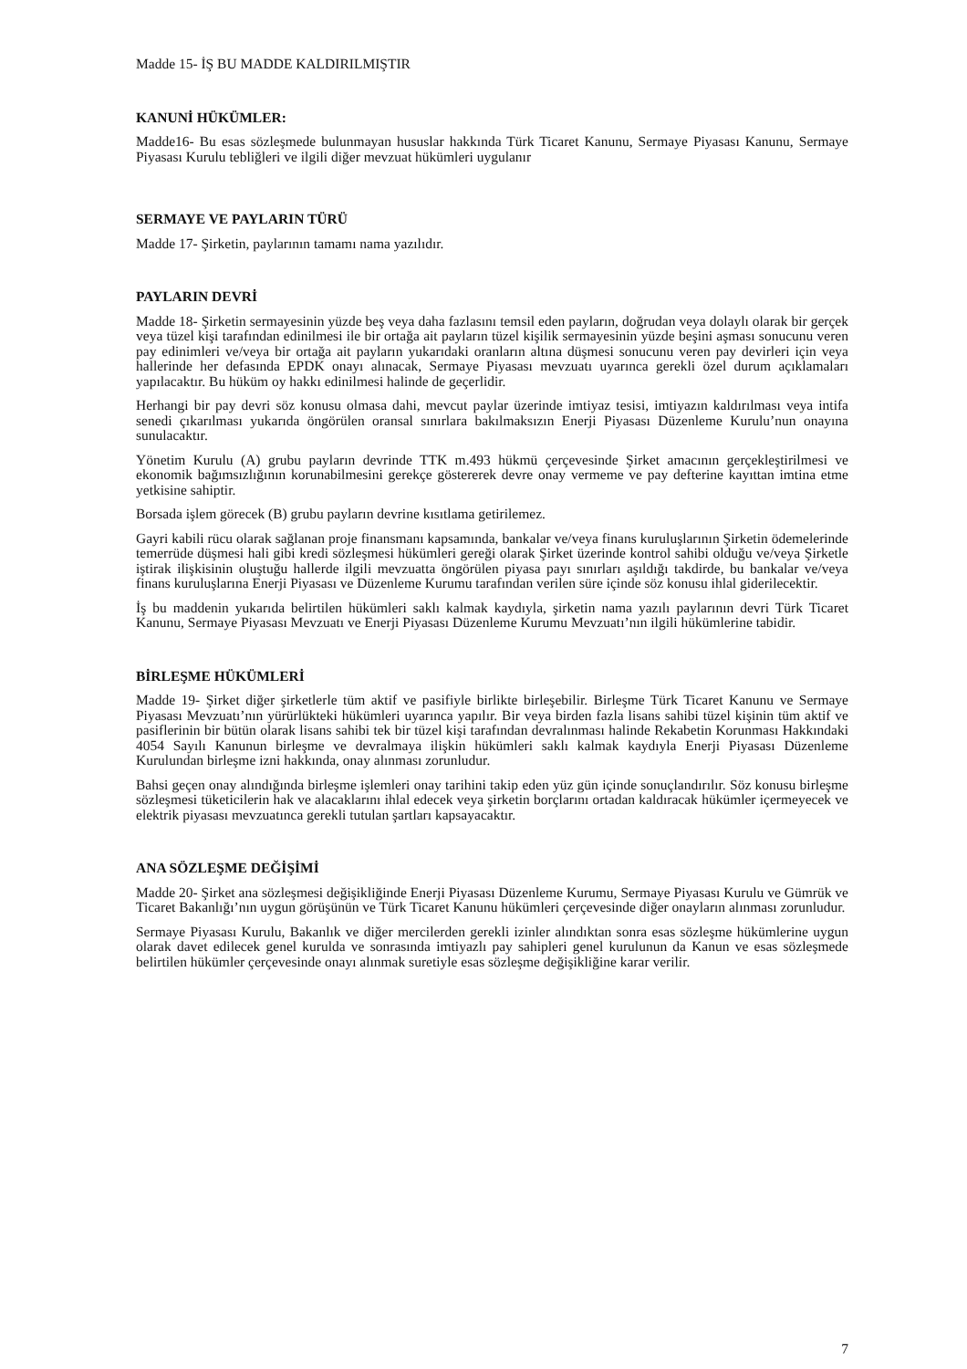Madde 15- İŞ BU MADDE KALDIRILMIŞTIR
KANUNİ HÜKÜMLER:
Madde16- Bu esas sözleşmede bulunmayan hususlar hakkında Türk Ticaret Kanunu, Sermaye Piyasası Kanunu, Sermaye Piyasası Kurulu tebliğleri ve ilgili diğer mevzuat hükümleri uygulanır
SERMAYE VE PAYLARIN TÜRÜ
Madde 17- Şirketin, paylarının tamamı nama yazılıdır.
PAYLARIN DEVRİ
Madde 18- Şirketin sermayesinin yüzde beş veya daha fazlasını temsil eden payların, doğrudan veya dolaylı olarak bir gerçek veya tüzel kişi tarafından edinilmesi ile bir ortağa ait payların tüzel kişilik sermayesinin yüzde beşini aşması sonucunu veren pay edinimleri ve/veya bir ortağa ait payların yukarıdaki oranların altına düşmesi sonucunu veren pay devirleri için veya hallerinde her defasında EPDK onayı alınacak, Sermaye Piyasası mevzuatı uyarınca gerekli özel durum açıklamaları yapılacaktır. Bu hüküm oy hakkı edinilmesi halinde de geçerlidir.
Herhangi bir pay devri söz konusu olmasa dahi, mevcut paylar üzerinde imtiyaz tesisi, imtiyazın kaldırılması veya intifa senedi çıkarılması yukarıda öngörülen oransal sınırlara bakılmaksızın Enerji Piyasası Düzenleme Kurulu’nun onayına sunulacaktır.
Yönetim Kurulu (A) grubu payların devrinde TTK m.493 hükmü çerçevesinde Şirket amacının gerçekleştirilmesi ve ekonomik bağımsızlığının korunabilmesini gerekçe göstererek devre onay vermeme ve pay defterine kayıttan imtina etme yetkisine sahiptir.
Borsada işlem görecek (B) grubu payların devrine kısıtlama getirilemez.
Gayri kabili rücu olarak sağlanan proje finansmanı kapsamında, bankalar ve/veya finans kuruluşlarının Şirketin ödemelerinde temerrüde düşmesi hali gibi kredi sözleşmesi hükümleri gereği olarak Şirket üzerinde kontrol sahibi olduğu ve/veya Şirketle iştirak ilişkisinin oluştuğu hallerde ilgili mevzuatta öngörülen piyasa payı sınırları aşıldığı takdirde, bu bankalar ve/veya finans kuruluşlarına Enerji Piyasası ve Düzenleme Kurumu tarafından verilen süre içinde söz konusu ihlal giderilecektir.
İş bu maddenin yukarıda belirtilen hükümleri saklı kalmak kaydıyla, şirketin nama yazılı paylarının devri Türk Ticaret Kanunu, Sermaye Piyasası Mevzuatı ve Enerji Piyasası Düzenleme Kurumu Mevzuatı’nın ilgili hükümlerine tabidir.
BİRLEŞME HÜKÜMLERİ
Madde 19- Şirket diğer şirketlerle tüm aktif ve pasifiyle birlikte birleşebilir. Birleşme Türk Ticaret Kanunu ve Sermaye Piyasası Mevzuatı’nın yürürlükteki hükümleri uyarınca yapılır. Bir veya birden fazla lisans sahibi tüzel kişinin tüm aktif ve pasiflerinin bir bütün olarak lisans sahibi tek bir tüzel kişi tarafından devralınması halinde Rekabetin Korunması Hakkındaki 4054 Sayılı Kanunun birleşme ve devralmaya ilişkin hükümleri saklı kalmak kaydıyla Enerji Piyasası Düzenleme Kurulundan birleşme izni hakkında, onay alınması zorunludur.
Bahsi geçen onay alındığında birleşme işlemleri onay tarihini takip eden yüz gün içinde sonuçlandırılır. Söz konusu birleşme sözleşmesi tüketicilerin hak ve alacaklarını ihlal edecek veya şirketin borçlarını ortadan kaldıracak hükümler içermeyecek ve elektrik piyasası mevzuatınca gerekli tutulan şartları kapsayacaktır.
ANA SÖZLEŞME DEĞİŞİMİ
Madde 20- Şirket ana sözleşmesi değişikliğinde Enerji Piyasası Düzenleme Kurumu, Sermaye Piyasası Kurulu ve Gümrük ve Ticaret Bakanlığı’nın uygun görüşünün ve Türk Ticaret Kanunu hükümleri çerçevesinde diğer onayların alınması zorunludur.
Sermaye Piyasası Kurulu, Bakanlık ve diğer mercilerden gerekli izinler alındıktan sonra esas sözleşme hükümlerine uygun olarak davet edilecek genel kurulda ve sonrasında imtiyazlı pay sahipleri genel kurulunun da Kanun ve esas sözleşmede belirtilen hükümler çerçevesinde onayı alınmak suretiyle esas sözleşme değişikliğine karar verilir.
7